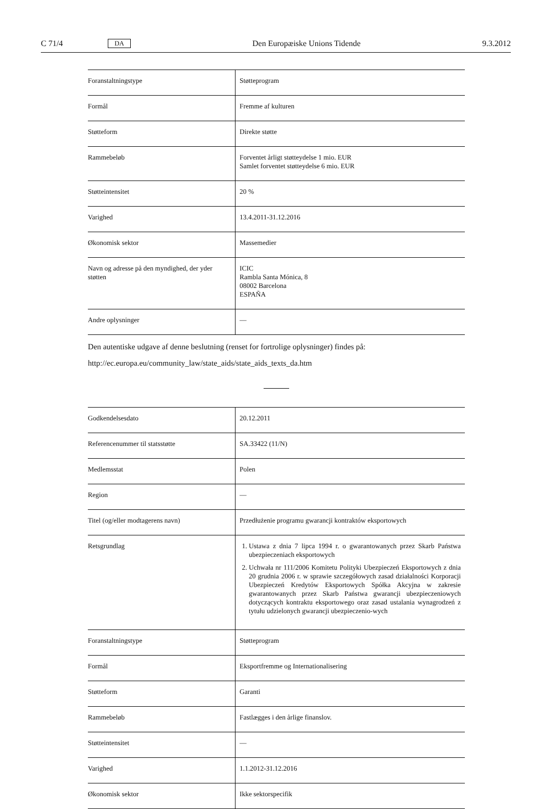C 71/4 DA Den Europæiske Unions Tidende 9.3.2012
| Foranstaltningstype | Støtteprogram |
| Formål | Fremme af kulturen |
| Støtteform | Direkte støtte |
| Rammebeløb | Forventet årligt støtteydelse 1 mio. EUR Samlet forventet støtteydelse 6 mio. EUR |
| Støtteintensitet | 20 % |
| Varighed | 13.4.2011-31.12.2016 |
| Økonomisk sektor | Massemedier |
| Navn og adresse på den myndighed, der yder støtten | ICIC Rambla Santa Mónica, 8 08002 Barcelona ESPAÑA |
| Andre oplysninger | — |
Den autentiske udgave af denne beslutning (renset for fortrolige oplysninger) findes på:
http://ec.europa.eu/community_law/state_aids/state_aids_texts_da.htm
| Godkendelsesdato | 20.12.2011 |
| Referencenummer til statsstøtte | SA.33422 (11/N) |
| Medlemsstat | Polen |
| Region | — |
| Titel (og/eller modtagerens navn) | Przedłużenie programu gwarancji kontraktów eksportowych |
| Retsgrundlag | 1. Ustawa z dnia 7 lipca 1994 r. o gwarantowanych przez Skarb Państwa ubezpieczeniach eksportowych 2. Uchwała nr 111/2006 Komitetu Polityki Ubezpieczeń Eksportowych z dnia 20 grudnia 2006 r. w sprawie szczegółowych zasad działalności Korporacji Ubezpieczeń Kredytów Eksportowych Spółka Akcyjna w zakresie gwarantowanych przez Skarb Państwa gwarancji ubezpieczeniowych dotyczących kontraktu eksportowego oraz zasad ustalania wynagrodzeń z tytułu udzielonych gwarancji ubezpieczenio-wych |
| Foranstaltningstype | Støtteprogram |
| Formål | Eksportfremme og Internationalisering |
| Støtteform | Garanti |
| Rammebeløb | Fastlægges i den årlige finanslov. |
| Støtteintensitet | — |
| Varighed | 1.1.2012-31.12.2016 |
| Økonomisk sektor | Ikke sektorspecifik |